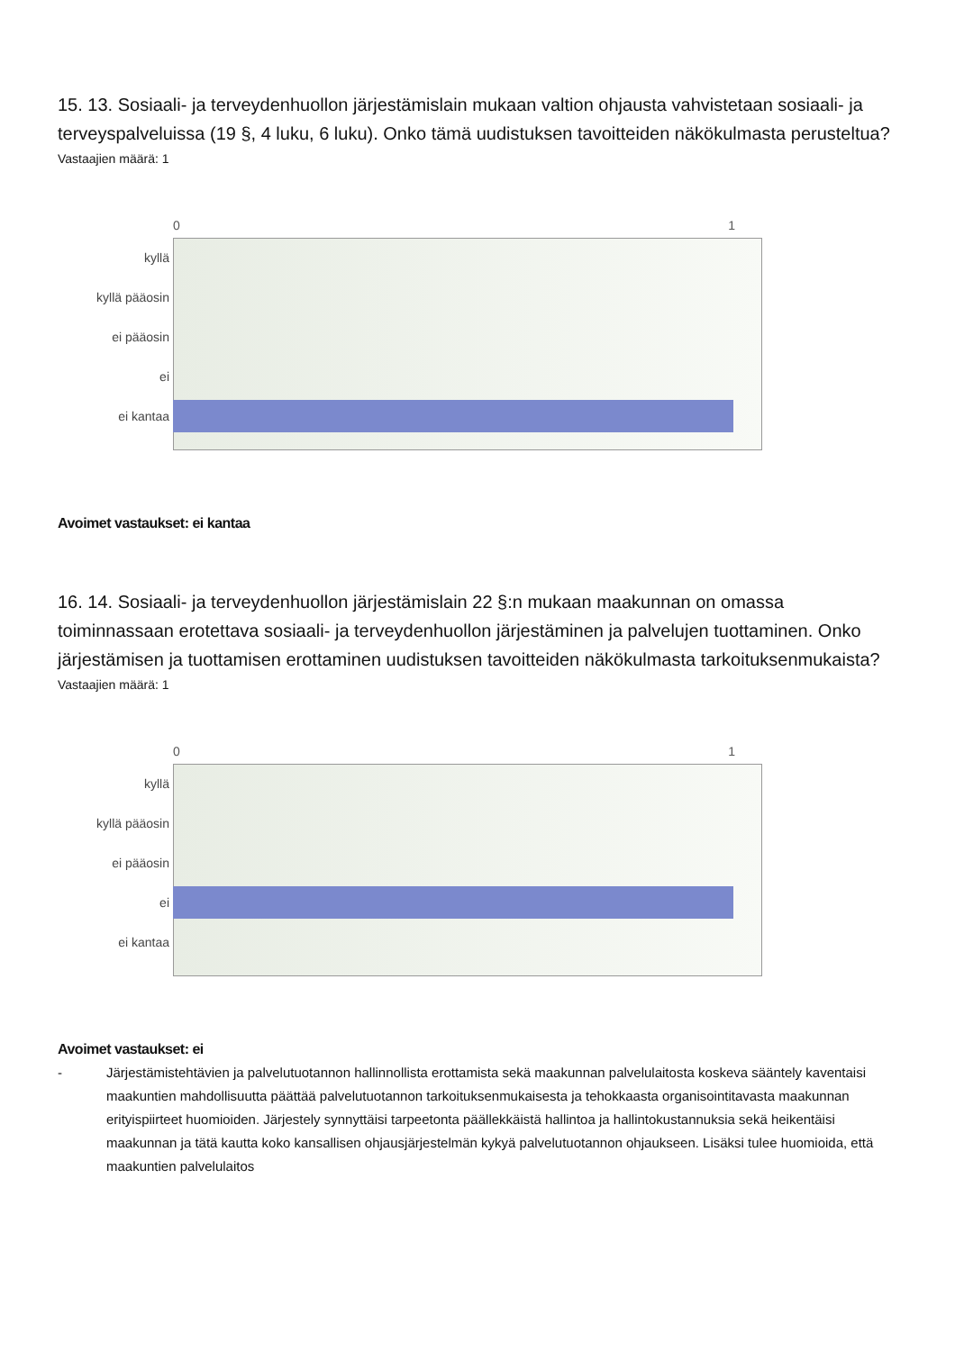15. 13. Sosiaali- ja terveydenhuollon järjestämislain mukaan valtion ohjausta vahvistetaan sosiaali- ja terveyspalveluissa (19 §, 4 luku, 6 luku). Onko tämä uudistuksen tavoitteiden näkökulmasta perusteltua?
Vastaajien määrä: 1
0 1
kyllä
kyllä pääosin
ei pääosin
ei
ei kantaa
Avoimet vastaukset: ei kantaa
16. 14. Sosiaali- ja terveydenhuollon järjestämislain 22 §:n mukaan maakunnan on omassa toiminnassaan erotettava sosiaali- ja terveydenhuollon järjestäminen ja palvelujen tuottaminen. Onko järjestämisen ja tuottamisen erottaminen uudistuksen tavoitteiden näkökulmasta tarkoituksenmukaista?
Vastaajien määrä: 1
0 1
kyllä
kyllä pääosin
ei pääosin
ei
ei kantaa
Avoimet vastaukset: ei
- Järjestämistehtävien ja palvelutuotannon hallinnollista erottamista sekä maakunnan palvelulaitosta koskeva sääntely kaventaisi maakuntien mahdollisuutta päättää palvelutuotannon tarkoituksenmukaisesta ja tehokkaasta organisointitavasta maakunnan erityispiirteet huomioiden. Järjestely synnyttäisi tarpeetonta päällekkäistä hallintoa ja hallintokustannuksia sekä heikentäisi maakunnan ja tätä kautta koko kansallisen ohjausjärjestelmän kykyä palvelutuotannon ohjaukseen. Lisäksi tulee huomioida, että maakuntien palvelulaitos